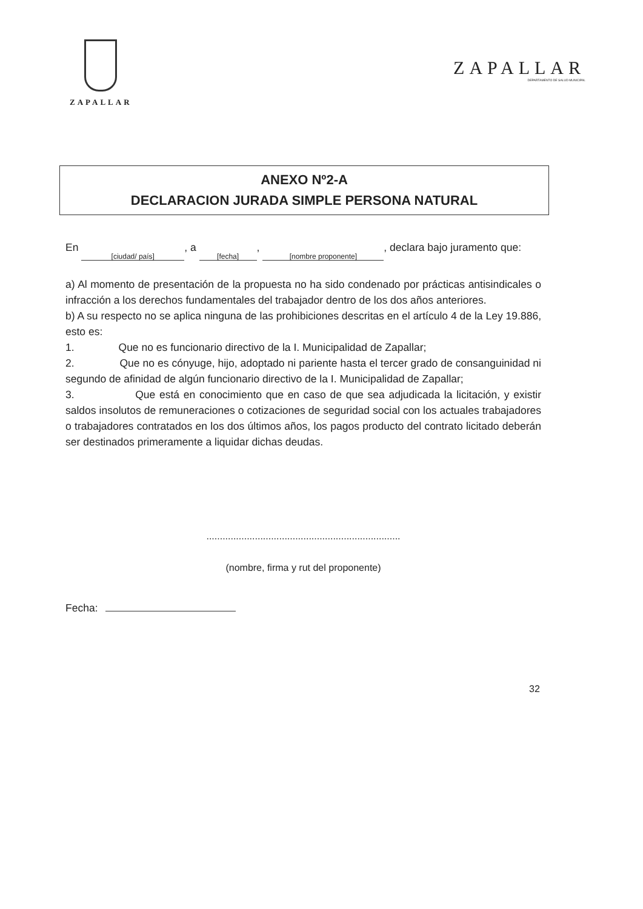ZAPALLAR
ZAPALLAR
DEPARTAMENTO DE SALUD MUNICIPAL
ANEXO Nº2-A
DECLARACION JURADA SIMPLE PERSONA NATURAL
En [ciudad/ país], a [fecha], [nombre proponente], declara bajo juramento que:
a) Al momento de presentación de la propuesta no ha sido condenado por prácticas antisindicales o infracción a los derechos fundamentales del trabajador dentro de los dos años anteriores.
b) A su respecto no se aplica ninguna de las prohibiciones descritas en el artículo 4 de la Ley 19.886, esto es:
1. Que no es funcionario directivo de la I. Municipalidad de Zapallar;
2. Que no es cónyuge, hijo, adoptado ni pariente hasta el tercer grado de consanguinidad ni segundo de afinidad de algún funcionario directivo de la I. Municipalidad de Zapallar;
3. Que está en conocimiento que en caso de que sea adjudicada la licitación, y existir saldos insolutos de remuneraciones o cotizaciones de seguridad social con los actuales trabajadores o trabajadores contratados en los dos últimos años, los pagos producto del contrato licitado deberán ser destinados primeramente a liquidar dichas deudas.
........................................................................
(nombre, firma y rut del proponente)
Fecha:
32